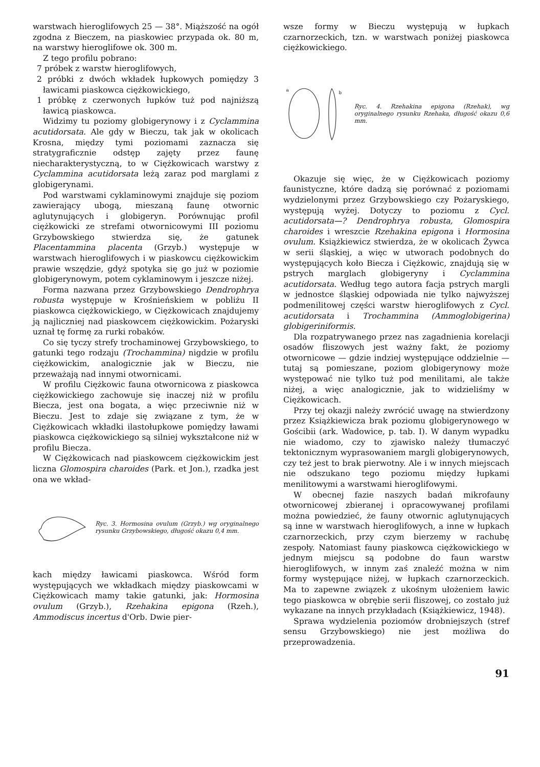warstwach hieroglifowych 25 — 38°. Miąższość na ogół zgodna z Bieczem, na piaskowiec przypada ok. 80 m, na warstwy hieroglifowe ok. 300 m.
Z tego profilu pobrano:
7 próbek z warstw hieroglifowych,
2 próbki z dwóch wkładek łupkowych pomiędzy 3 ławicami piaskowca ciężkowickiego,
1 próbkę z czerwonych łupków tuż pod najniższą ławicą piaskowca.
Widzimy tu poziomy globigerynowy i z Cyclammina acutidorsata. Ale gdy w Bieczu, tak jak w okolicach Krosna, między tymi poziomami zaznacza się stratygraficznie odstęp zajęty przez faunę niecharakterystyczną, to w Ciężkowicach warstwy z Cyclammina acutidorsata leżą zaraz pod marglami z globigerynami.
Pod warstwami cyklaminowymi znajduje się poziom zawierający ubogą, mieszaną faunę otwornic aglutynujących i globigeryn. Porównując profil ciężkowicki ze strefami otwornicowymi III poziomu Grzybowskiego stwierdza się, że gatunek Placentammina placenta (Grzyb.) występuje w warstwach hieroglifowych i w piaskowcu ciężkowickim prawie wszędzie, gdyż spotyka się go już w poziomie globigerynowym, potem cyklaminowym i jeszcze niżej.
Forma nazwana przez Grzybowskiego Dendrophrya robusta występuje w Krośnieńskiem w pobliżu II piaskowca ciężkowickiego, w Ciężkowicach znajdujemy ją najliczniej nad piaskowcem ciężkowickim. Pożaryski uznał tę formę za rurki robaków.
Co się tyczy strefy trochaminowej Grzybowskiego, to gatunki tego rodzaju (Trochammina) nigdzie w profilu ciężkowickim, analogicznie jak w Bieczu, nie przeważają nad innymi otwornicami.
W profilu Ciężkowic fauna otwornicowa z piaskowca ciężkowickiego zachowuje się inaczej niż w profilu Biecza, jest ona bogata, a więc przeciwnie niż w Bieczu. Jest to zdaje się związane z tym, że w Ciężkowicach wkładki ilastołupkowe pomiędzy ławami piaskowca ciężkowickiego są silniej wykształcone niż w profilu Biecza.
W Ciężkowicach nad piaskowcem ciężkowickim jest liczna Glomospira charoides (Park. et Jon.), rzadka jest ona we wkład-
Ryc. 3. Hormosina ovulum (Grzyb.) wg oryginalnego rysunku Grzybowskiego, długość okazu 0,4 mm.
kach między ławicami piaskowca. Wśród form występujących we wkładkach między piaskowcami w Ciężkowicach mamy takie gatunki, jak: Hormosina ovulum (Grzyb.), Rzehakina epigona (Rzeh.), Ammodiscus incertus d'Orb. Dwie pier-
wsze formy w Bieczu występują w łupkach czarnorzeckich, tzn. w warstwach poniżej piaskowca ciężkowickiego.
a
b
Ryc. 4. Rzehakina epigona (Rzehak), wg oryginalnego rysunku Rzehaka, długość okazu 0,6 mm.
Okazuje się więc, że w Ciężkowicach poziomy faunistyczne, które dadzą się porównać z poziomami wydzielonymi przez Grzybowskiego czy Pożaryskiego, występują wyżej. Dotyczy to poziomu z Cycl. acutidorsata—? Dendrophrya robusta, Glomospira charoides i wreszcie Rzehakina epigona i Hormosina ovulum. Książkiewicz stwierdza, że w okolicach Żywca w serii śląskiej, a więc w utworach podobnych do występujących koło Biecza i Ciężkowic, znajdują się w pstrych marglach globigeryny i Cyclammina acutidorsata. Według tego autora facja pstrych margli w jednostce śląskiej odpowiada nie tylko najwyższej podmenilitowej części warstw hieroglifowych z Cycl. acutidorsata i Trochammina (Ammoglobigerina) globigeriniformis.
Dla rozpatrywanego przez nas zagadnienia korelacji osadów fliszowych jest ważny fakt, że poziomy otwornicowe — gdzie indziej występujące oddzielnie — tutaj są pomieszane, poziom globigerynowy może występować nie tylko tuż pod menilitami, ale także niżej, a więc analogicznie, jak to widzieliśmy w Ciężkowicach.
Przy tej okazji należy zwrócić uwagę na stwierdzony przez Książkiewicza brak poziomu globigerynowego w Gościbii (ark. Wadowice, p. tab. I). W danym wypadku nie wiadomo, czy to zjawisko należy tłumaczyć tektonicznym wyprasowaniem margli globigerynowych, czy też jest to brak pierwotny. Ale i w innych miejscach nie odszukano tego poziomu między łupkami menilitowymi a warstwami hieroglifowymi.
W obecnej fazie naszych badań mikrofauny otwornicowej zbieranej i opracowywanej profilami można powiedzieć, że fauny otwornic aglutynujących są inne w warstwach hieroglifowych, a inne w łupkach czarnorzeckich, przy czym bierzemy w rachubę zespoły. Natomiast fauny piaskowca ciężkowickiego w jednym miejscu są podobne do faun warstw hieroglifowych, w innym zaś znaleźć można w nim formy występujące niżej, w łupkach czarnorzeckich. Ma to zapewne związek z ukośnym ułożeniem ławic tego piaskowca w obrębie serii fliszowej, co zostało już wykazane na innych przykładach (Książkiewicz, 1948).
Sprawa wydzielenia poziomów drobniejszych (stref sensu Grzybowskiego) nie jest możliwa do przeprowadzenia.
91